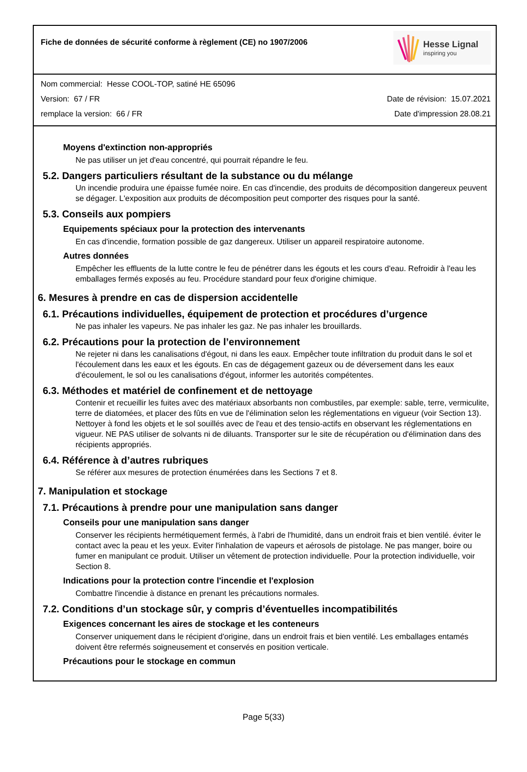Fiche de données de sécurité conforme à règlement (CE) no 1907/2006
Hesse Lignal
inspiring you
Nom commercial: Hesse COOL-TOP, satiné HE 65096
Version: 67 / FR Date de révision: 15.07.2021
remplace la version: 66 / FR Date d'impression 28.08.21
Moyens d'extinction non-appropriés
Ne pas utiliser un jet d'eau concentré, qui pourrait répandre le feu.
5.2. Dangers particuliers résultant de la substance ou du mélange
Un incendie produira une épaisse fumée noire. En cas d'incendie, des produits de décomposition dangereux peuvent se dégager. L'exposition aux produits de décomposition peut comporter des risques pour la santé.
5.3. Conseils aux pompiers
Equipements spéciaux pour la protection des intervenants
En cas d'incendie, formation possible de gaz dangereux. Utiliser un appareil respiratoire autonome.
Autres données
Empêcher les effluents de la lutte contre le feu de pénétrer dans les égouts et les cours d'eau. Refroidir à l'eau les emballages fermés exposés au feu. Procédure standard pour feux d'origine chimique.
6. Mesures à prendre en cas de dispersion accidentelle
6.1. Précautions individuelles, équipement de protection et procédures d’urgence
Ne pas inhaler les vapeurs. Ne pas inhaler les gaz. Ne pas inhaler les brouillards.
6.2. Précautions pour la protection de l’environnement
Ne rejeter ni dans les canalisations d'égout, ni dans les eaux. Empêcher toute infiltration du produit dans le sol et l'écoulement dans les eaux et les égouts. En cas de dégagement gazeux ou de déversement dans les eaux d'écoulement, le sol ou les canalisations d'égout, informer les autorités compétentes.
6.3. Méthodes et matériel de confinement et de nettoyage
Contenir et recueillir les fuites avec des matériaux absorbants non combustiles, par exemple: sable, terre, vermiculite, terre de diatomées, et placer des fûts en vue de l'élimination selon les réglementations en vigueur (voir Section 13). Nettoyer à fond les objets et le sol souillés avec de l'eau et des tensio-actifs en observant les réglementations en vigueur. NE PAS utiliser de solvants ni de diluants. Transporter sur le site de récupération ou d'élimination dans des récipients appropriés.
6.4. Référence à d’autres rubriques
Se référer aux mesures de protection énumérées dans les Sections 7 et 8.
7. Manipulation et stockage
7.1. Précautions à prendre pour une manipulation sans danger
Conseils pour une manipulation sans danger
Conserver les récipients hermétiquement fermés, à l'abri de l'humidité, dans un endroit frais et bien ventilé. éviter le contact avec la peau et les yeux. Eviter l'inhalation de vapeurs et aérosols de pistolage. Ne pas manger, boire ou fumer en manipulant ce produit. Utiliser un vêtement de protection individuelle. Pour la protection individuelle, voir Section 8.
Indications pour la protection contre l'incendie et l'explosion
Combattre l'incendie à distance en prenant les précautions normales.
7.2. Conditions d’un stockage sûr, y compris d’éventuelles incompatibilités
Exigences concernant les aires de stockage et les conteneurs
Conserver uniquement dans le récipient d'origine, dans un endroit frais et bien ventilé. Les emballages entamés doivent être refermés soigneusement et conservés en position verticale.
Précautions pour le stockage en commun
Page 5(33)